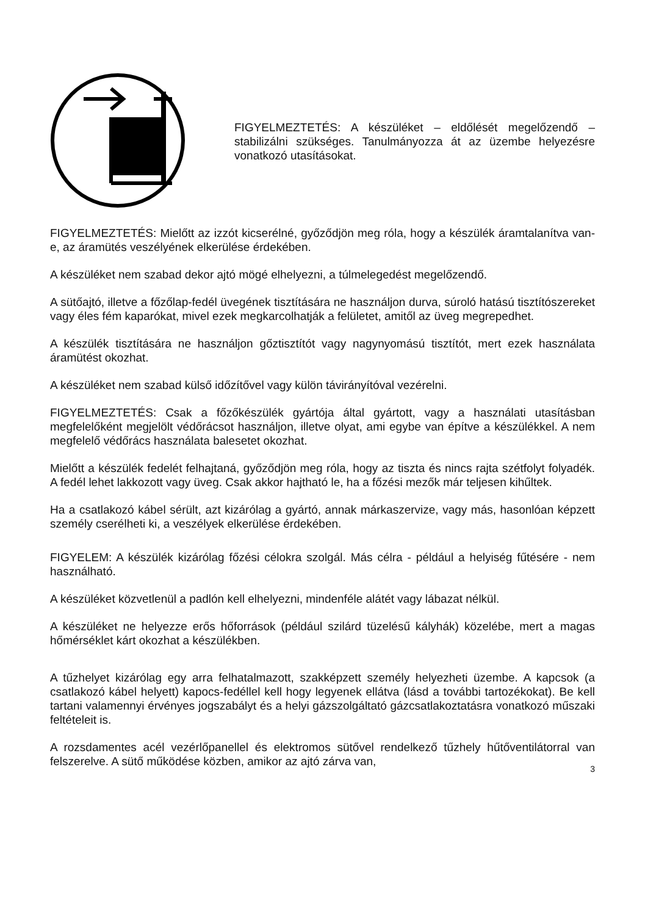FIGYELMEZTETÉS: A készüléket – eldőlését megelőzendő – stabilizálni szükséges. Tanulmányozza át az üzembe helyezésre vonatkozó utasításokat.
FIGYELMEZTETÉS: Mielőtt az izzót kicserélné, győződjön meg róla, hogy a készülék áramtalanítva van-e, az áramütés veszélyének elkerülése érdekében.
A készüléket nem szabad dekor ajtó mögé elhelyezni, a túlmelegedést megelőzendő.
A sütőajtó, illetve a főzőlap-fedél üvegének tisztítására ne használjon durva, súroló hatású tisztítószereket vagy éles fém kaparókat, mivel ezek megkarcolhatják a felületet, amitől az üveg megrepedhet.
A készülék tisztítására ne használjon gőztisztítót vagy nagynyomású tisztítót, mert ezek használata áramütést okozhat.
A készüléket nem szabad külső időzítővel vagy külön távirányítóval vezérelni.
FIGYELMEZTETÉS: Csak a főzőkészülék gyártója által gyártott, vagy a használati utasításban megfelelőként megjelölt védőrácsot használjon, illetve olyat, ami egybe van építve a készülékkel. A nem megfelelő védőrács használata balesetet okozhat.
Mielőtt a készülék fedelét felhajtaná, győződjön meg róla, hogy az tiszta és nincs rajta szétfolyt folyadék. A fedél lehet lakkozott vagy üveg. Csak akkor hajtható le, ha a főzési mezők már teljesen kihűltek.
Ha a csatlakozó kábel sérült, azt kizárólag a gyártó, annak márkaszervize, vagy más, hasonlóan képzett személy cserélheti ki, a veszélyek elkerülése érdekében.
FIGYELEM: A készülék kizárólag főzési célokra szolgál. Más célra - például a helyiség fűtésére - nem használható.
A készüléket közvetlenül a padlón kell elhelyezni, mindenféle alátét vagy lábazat nélkül.
A készüléket ne helyezze erős hőforrások (például szilárd tüzelésű kályhák) közelébe, mert a magas hőmérséklet kárt okozhat a készülékben.
A tűzhelyet kizárólag egy arra felhatalmazott, szakképzett személy helyezheti üzembe. A kapcsok (a csatlakozó kábel helyett) kapocs-fedéllel kell hogy legyenek ellátva (lásd a további tartozékokat). Be kell tartani valamennyi érvényes jogszabályt és a helyi gázszolgáltató gázcsatlakoztatásra vonatkozó műszaki feltételeit is.
A rozsdamentes acél vezérlőpanellel és elektromos sütővel rendelkező tűzhely hűtőventilátorral van felszerelve. A sütő működése közben, amikor az ajtó zárva van,
3